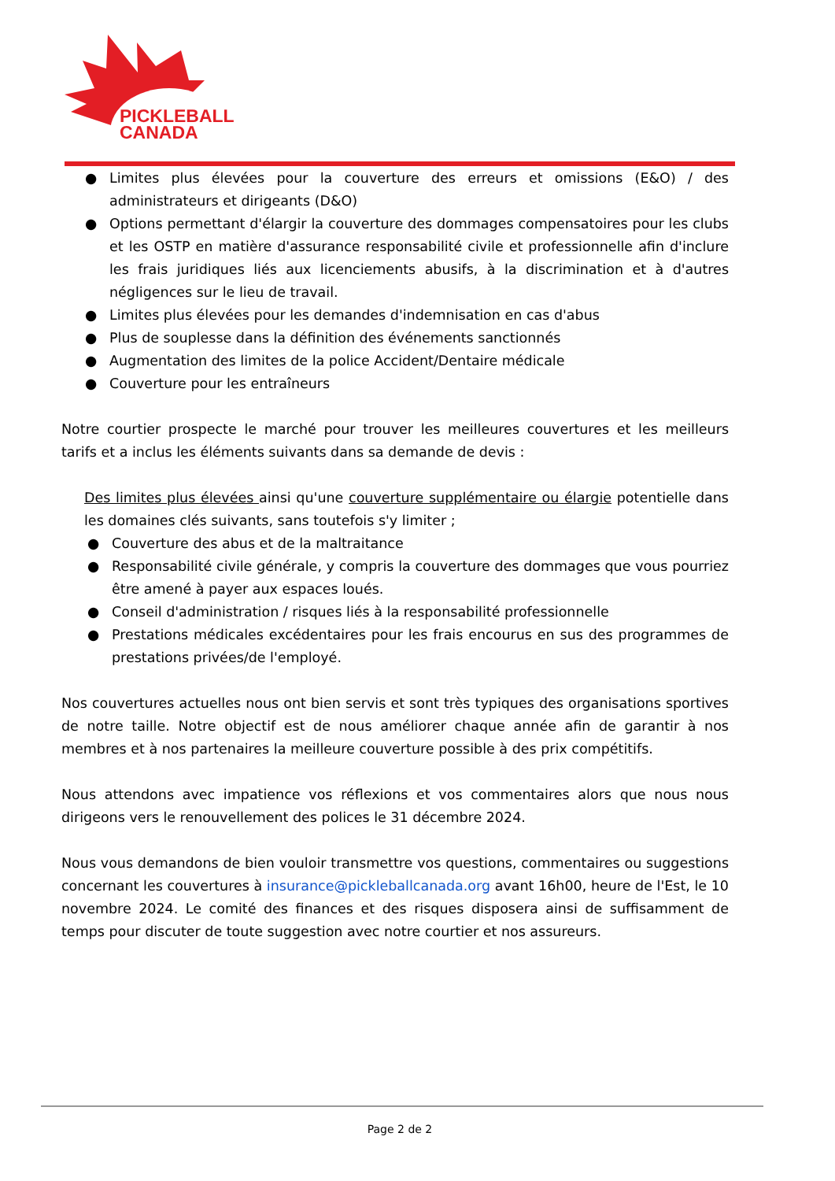PICKLEBALL
CANADA
● Limites plus élevées pour la couverture des erreurs et omissions (E&O) / des administrateurs et dirigeants (D&O)
● Options permettant d'élargir la couverture des dommages compensatoires pour les clubs et les OSTP en matière d'assurance responsabilité civile et professionnelle afin d'inclure les frais juridiques liés aux licenciements abusifs, à la discrimination et à d'autres négligences sur le lieu de travail.
● Limites plus élevées pour les demandes d'indemnisation en cas d'abus
● Plus de souplesse dans la définition des événements sanctionnés
● Augmentation des limites de la police Accident/Dentaire médicale
● Couverture pour les entraîneurs
Notre courtier prospecte le marché pour trouver les meilleures couvertures et les meilleurs tarifs et a inclus les éléments suivants dans sa demande de devis :
Des limites plus élevées ainsi qu'une couverture supplémentaire ou élargie potentielle dans les domaines clés suivants, sans toutefois s'y limiter ;
● Couverture des abus et de la maltraitance
● Responsabilité civile générale, y compris la couverture des dommages que vous pourriez être amené à payer aux espaces loués.
● Conseil d'administration / risques liés à la responsabilité professionnelle
● Prestations médicales excédentaires pour les frais encourus en sus des programmes de prestations privées/de l'employé.
Nos couvertures actuelles nous ont bien servis et sont très typiques des organisations sportives de notre taille. Notre objectif est de nous améliorer chaque année afin de garantir à nos membres et à nos partenaires la meilleure couverture possible à des prix compétitifs.
Nous attendons avec impatience vos réflexions et vos commentaires alors que nous nous dirigeons vers le renouvellement des polices le 31 décembre 2024.
Nous vous demandons de bien vouloir transmettre vos questions, commentaires ou suggestions concernant les couvertures à insurance@pickleballcanada.org avant 16h00, heure de l'Est, le 10 novembre 2024. Le comité des finances et des risques disposera ainsi de suffisamment de temps pour discuter de toute suggestion avec notre courtier et nos assureurs.
Page 2 de 2